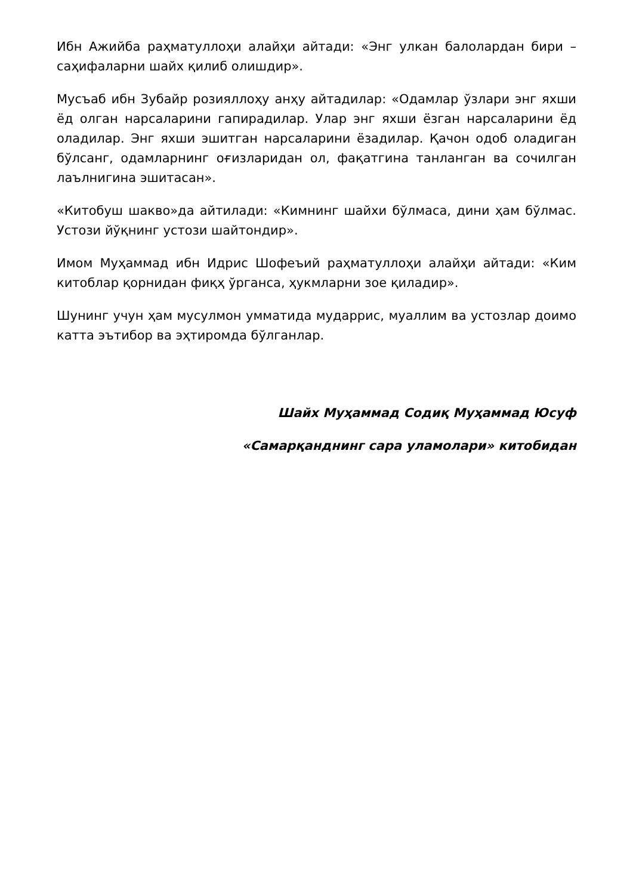Ибн Ажийба раҳматуллоҳи алайҳи айтади: «Энг улкан балолардан бири – саҳифаларни шайх қилиб олишдир».
Мусъаб ибн Зубайр розияллоҳу анҳу айтадилар: «Одамлар ўзлари энг яхши ёд олган нарсаларини гапирадилар. Улар энг яхши ёзган нарсаларини ёд оладилар. Энг яхши эшитган нарсаларини ёзадилар. Қачон одоб оладиган бўлсанг, одамларнинг оғизларидан ол, фақатгина танланган ва сочилган лаълнигина эшитасан».
«Китобуш шакво»да айтилади: «Кимнинг шайхи бўлмаса, дини ҳам бўлмас. Устози йўқнинг устози шайтондир».
Имом Муҳаммад ибн Идрис Шофеъий раҳматуллоҳи алайҳи айтади: «Ким китоблар қорнидан фиқҳ ўрганса, ҳукмларни зое қиладир».
Шунинг учун ҳам мусулмон умматида мударрис, муаллим ва устозлар доимо катта эътибор ва эҳтиромда бўлганлар.
Шайх Муҳаммад Содиқ Муҳаммад Юсуф
«Самарқанднинг сара уламолари» китобидан